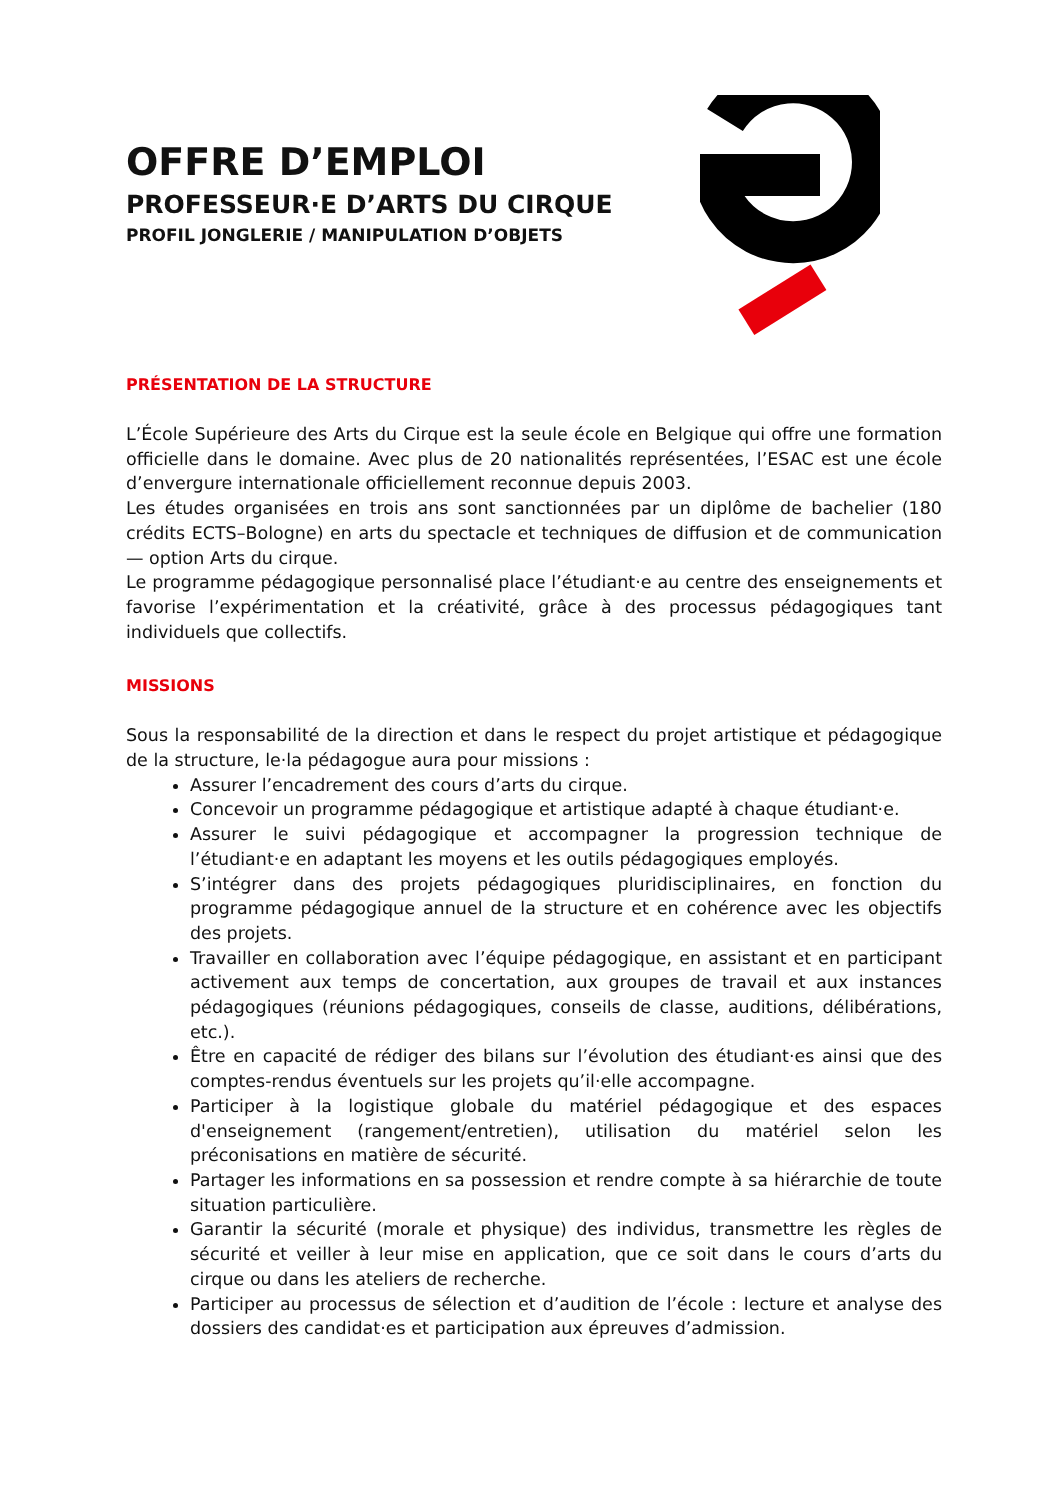OFFRE D’EMPLOI
PROFESSEUR·E D’ARTS DU CIRQUE
PROFIL JONGLERIE / MANIPULATION D’OBJETS
PRÉSENTATION DE LA STRUCTURE
L’École Supérieure des Arts du Cirque est la seule école en Belgique qui offre une formation officielle dans le domaine. Avec plus de 20 nationalités représentées, l’ESAC est une école d’envergure internationale officiellement reconnue depuis 2003.
Les études organisées en trois ans sont sanctionnées par un diplôme de bachelier (180 crédits ECTS–Bologne) en arts du spectacle et techniques de diffusion et de communication — option Arts du cirque.
Le programme pédagogique personnalisé place l’étudiant·e au centre des enseignements et favorise l’expérimentation et la créativité, grâce à des processus pédagogiques tant individuels que collectifs.
MISSIONS
Sous la responsabilité de la direction et dans le respect du projet artistique et pédagogique de la structure, le·la pédagogue aura pour missions :
Assurer l’encadrement des cours d’arts du cirque.
Concevoir un programme pédagogique et artistique adapté à chaque étudiant·e.
Assurer le suivi pédagogique et accompagner la progression technique de l’étudiant·e en adaptant les moyens et les outils pédagogiques employés.
S’intégrer dans des projets pédagogiques pluridisciplinaires, en fonction du programme pédagogique annuel de la structure et en cohérence avec les objectifs des projets.
Travailler en collaboration avec l’équipe pédagogique, en assistant et en participant activement aux temps de concertation, aux groupes de travail et aux instances pédagogiques (réunions pédagogiques, conseils de classe, auditions, délibérations, etc.).
Être en capacité de rédiger des bilans sur l’évolution des étudiant·es ainsi que des comptes-rendus éventuels sur les projets qu’il·elle accompagne.
Participer à la logistique globale du matériel pédagogique et des espaces d'enseignement (rangement/entretien), utilisation du matériel selon les préconisations en matière de sécurité.
Partager les informations en sa possession et rendre compte à sa hiérarchie de toute situation particulière.
Garantir la sécurité (morale et physique) des individus, transmettre les règles de sécurité et veiller à leur mise en application, que ce soit dans le cours d’arts du cirque ou dans les ateliers de recherche.
Participer au processus de sélection et d’audition de l’école : lecture et analyse des dossiers des candidat·es et participation aux épreuves d’admission.